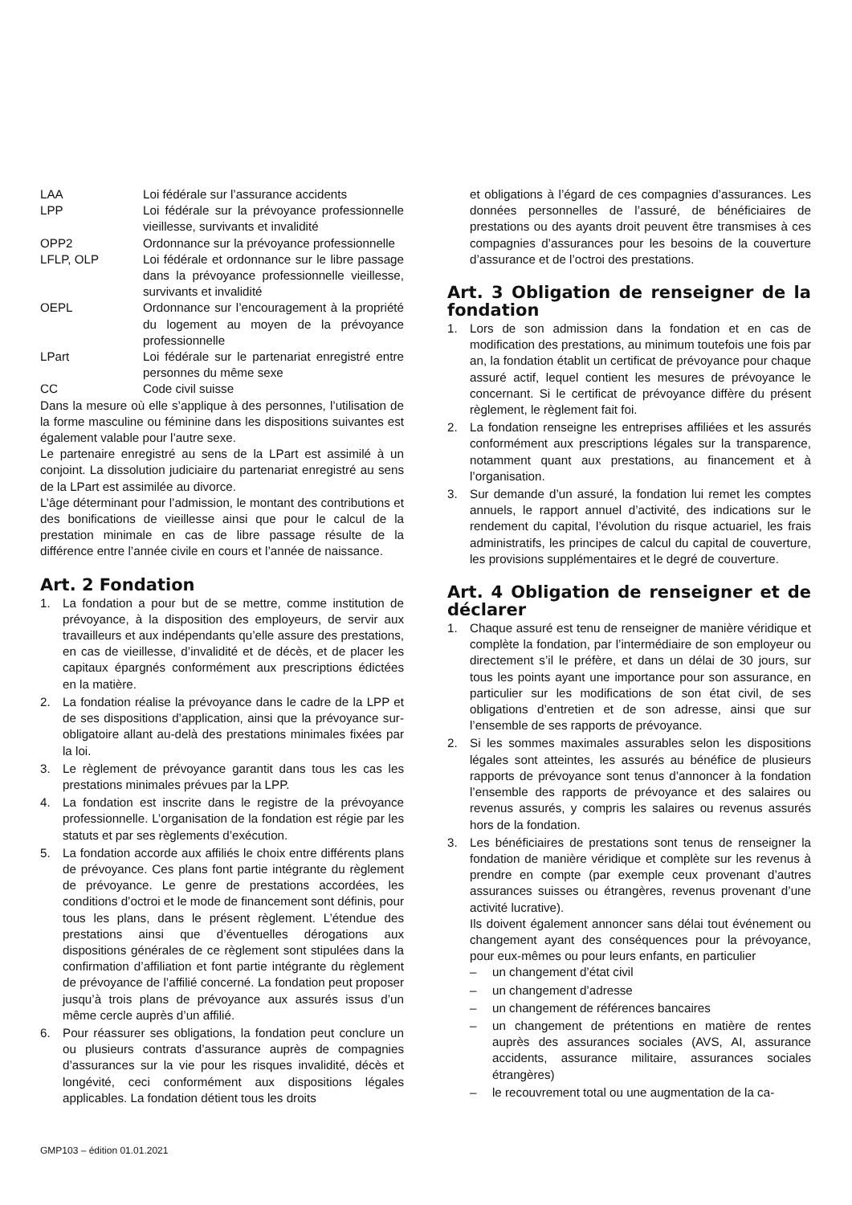LAA Loi fédérale sur l’assurance accidents
LPP Loi fédérale sur la prévoyance professionnelle vieillesse, survivants et invalidité
OPP2 Ordonnance sur la prévoyance professionnelle
LFLP, OLP Loi fédérale et ordonnance sur le libre passage dans la prévoyance professionnelle vieillesse, survivants et invalidité
OEPL Ordonnance sur l’encouragement à la propriété du logement au moyen de la prévoyance professionnelle
LPart Loi fédérale sur le partenariat enregistré entre personnes du même sexe
CC Code civil suisse
Dans la mesure où elle s’applique à des personnes, l’utilisation de la forme masculine ou féminine dans les dispositions suivantes est également valable pour l’autre sexe.
Le partenaire enregistré au sens de la LPart est assimilé à un conjoint. La dissolution judiciaire du partenariat enregistré au sens de la LPart est assimilée au divorce.
L’âge déterminant pour l’admission, le montant des contributions et des bonifications de vieillesse ainsi que pour le calcul de la prestation minimale en cas de libre passage résulte de la différence entre l’année civile en cours et l’année de naissance.
Art. 2 Fondation
1. La fondation a pour but de se mettre, comme institution de prévoyance, à la disposition des employeurs, de servir aux travailleurs et aux indépendants qu’elle assure des prestations, en cas de vieillesse, d’invalidité et de décès, et de placer les capitaux épargnés conformément aux prescriptions édictées en la matière.
2. La fondation réalise la prévoyance dans le cadre de la LPP et de ses dispositions d’application, ainsi que la prévoyance sur-obligatoire allant au-delà des prestations minimales fixées par la loi.
3. Le règlement de prévoyance garantit dans tous les cas les prestations minimales prévues par la LPP.
4. La fondation est inscrite dans le registre de la prévoyance professionnelle. L’organisation de la fondation est régie par les statuts et par ses règlements d’exécution.
5. La fondation accorde aux affiliés le choix entre différents plans de prévoyance. Ces plans font partie intégrante du règlement de prévoyance. Le genre de prestations accordées, les conditions d’octroi et le mode de financement sont définis, pour tous les plans, dans le présent règlement. L’étendue des prestations ainsi que d’éventuelles dérogations aux dispositions générales de ce règlement sont stipulées dans la confirmation d’affiliation et font partie intégrante du règlement de prévoyance de l’affilié concerné. La fondation peut proposer jusqu’à trois plans de prévoyance aux assurés issus d’un même cercle auprès d’un affilié.
6. Pour réassurer ses obligations, la fondation peut conclure un ou plusieurs contrats d’assurance auprès de compagnies d’assurances sur la vie pour les risques invalidité, décès et longévité, ceci conformément aux dispositions légales applicables. La fondation détient tous les droits
et obligations à l’égard de ces compagnies d’assurances. Les données personnelles de l’assuré, de bénéficiaires de prestations ou des ayants droit peuvent être transmises à ces compagnies d’assurances pour les besoins de la couverture d’assurance et de l’octroi des prestations.
Art. 3 Obligation de renseigner de la fondation
1. Lors de son admission dans la fondation et en cas de modification des prestations, au minimum toutefois une fois par an, la fondation établit un certificat de prévoyance pour chaque assuré actif, lequel contient les mesures de prévoyance le concernant. Si le certificat de prévoyance diffère du présent règlement, le règlement fait foi.
2. La fondation renseigne les entreprises affiliées et les assurés conformément aux prescriptions légales sur la transparence, notamment quant aux prestations, au financement et à l’organisation.
3. Sur demande d’un assuré, la fondation lui remet les comptes annuels, le rapport annuel d’activité, des indications sur le rendement du capital, l’évolution du risque actuariel, les frais administratifs, les principes de calcul du capital de couverture, les provisions supplémentaires et le degré de couverture.
Art. 4 Obligation de renseigner et de déclarer
1. Chaque assuré est tenu de renseigner de manière véridique et complète la fondation, par l’intermédiaire de son employeur ou directement s’il le préfère, et dans un délai de 30 jours, sur tous les points ayant une importance pour son assurance, en particulier sur les modifications de son état civil, de ses obligations d’entretien et de son adresse, ainsi que sur l’ensemble de ses rapports de prévoyance.
2. Si les sommes maximales assurables selon les dispositions légales sont atteintes, les assurés au bénéfice de plusieurs rapports de prévoyance sont tenus d’annoncer à la fondation l’ensemble des rapports de prévoyance et des salaires ou revenus assurés, y compris les salaires ou revenus assurés hors de la fondation.
3. Les bénéficiaires de prestations sont tenus de renseigner la fondation de manière véridique et complète sur les revenus à prendre en compte (par exemple ceux provenant d’autres assurances suisses ou étrangères, revenus provenant d’une activité lucrative).
Ils doivent également annoncer sans délai tout événement ou changement ayant des conséquences pour la prévoyance, pour eux-mêmes ou pour leurs enfants, en particulier
– un changement d’état civil
– un changement d’adresse
– un changement de références bancaires
– un changement de prétentions en matière de rentes auprès des assurances sociales (AVS, AI, assurance accidents, assurance militaire, assurances sociales étrangères)
– le recouvrement total ou une augmentation de la ca-
GMP103 – édition 01.01.2021